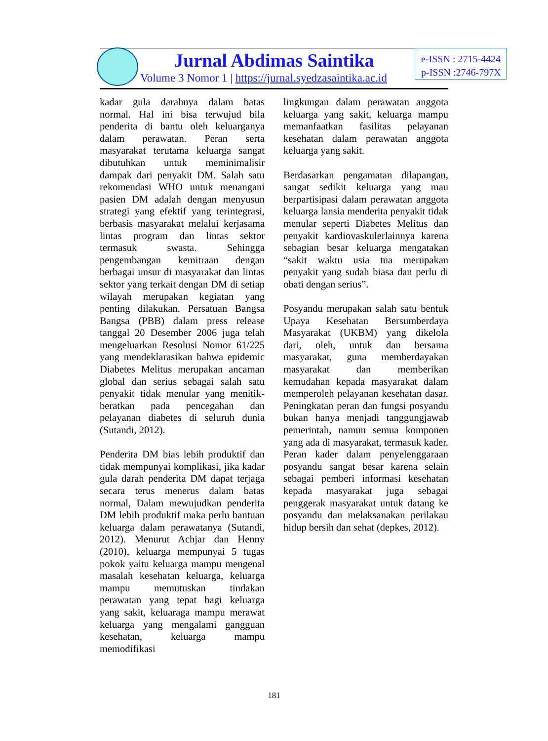Jurnal Abdimas Saintika
Volume 3 Nomor 1 | https://jurnal.syedzasaintika.ac.id
e-ISSN : 2715-4424
p-ISSN :2746-797X
kadar gula darahnya dalam batas normal. Hal ini bisa terwujud bila penderita di bantu oleh keluarganya dalam perawatan. Peran serta masyarakat terutama keluarga sangat dibutuhkan untuk meminimalisir dampak dari penyakit DM. Salah satu rekomendasi WHO untuk menangani pasien DM adalah dengan menyusun strategi yang efektif yang terintegrasi, berbasis masyarakat melalui kerjasama lintas program dan lintas sektor termasuk swasta. Sehingga pengembangan kemitraan dengan berbagai unsur di masyarakat dan lintas sektor yang terkait dengan DM di setiap wilayah merupakan kegiatan yang penting dilakukan. Persatuan Bangsa Bangsa (PBB) dalam press release tanggal 20 Desember 2006 juga telah mengeluarkan Resolusi Nomor 61/225 yang mendeklarasikan bahwa epidemic Diabetes Melitus merupakan ancaman global dan serius sebagai salah satu penyakit tidak menular yang menitik-beratkan pada pencegahan dan pelayanan diabetes di seluruh dunia (Sutandi, 2012).
Penderita DM bias lebih produktif dan tidak mempunyai komplikasi, jika kadar gula darah penderita DM dapat terjaga secara terus menerus dalam batas normal, Dalam mewujudkan penderita DM lebih produktif maka perlu bantuan keluarga dalam perawatanya (Sutandi, 2012). Menurut Achjar dan Henny (2010), keluarga mempunyai 5 tugas pokok yaitu keluarga mampu mengenal masalah kesehatan keluarga, keluarga mampu memutuskan tindakan perawatan yang tepat bagi keluarga yang sakit, keluaraga mampu merawat keluarga yang mengalami gangguan kesehatan, keluarga mampu memodifikasi
lingkungan dalam perawatan anggota keluarga yang sakit, keluarga mampu memanfaatkan fasilitas pelayanan kesehatan dalam perawatan anggota keluarga yang sakit.
Berdasarkan pengamatan dilapangan, sangat sedikit keluarga yang mau berpartisipasi dalam perawatan anggota keluarga lansia menderita penyakit tidak menular seperti Diabetes Melitus dan penyakit kardiovaskulerlainnya karena sebagian besar keluarga mengatakan “sakit waktu usia tua merupakan penyakit yang sudah biasa dan perlu di obati dengan serius”.
Posyandu merupakan salah satu bentuk Upaya Kesehatan Bersumberdaya Masyarakat (UKBM) yang dikelola dari, oleh, untuk dan bersama masyarakat, guna memberdayakan masyarakat dan memberikan kemudahan kepada masyarakat dalam memperoleh pelayanan kesehatan dasar. Peningkatan peran dan fungsi posyandu bukan hanya menjadi tanggungjawab pemerintah, namun semua komponen yang ada di masyarakat, termasuk kader. Peran kader dalam penyelenggaraan posyandu sangat besar karena selain sebagai pemberi informasi kesehatan kepada masyarakat juga sebagai penggerak masyarakat untuk datang ke posyandu dan melaksanakan perilakau hidup bersih dan sehat (depkes, 2012).
181